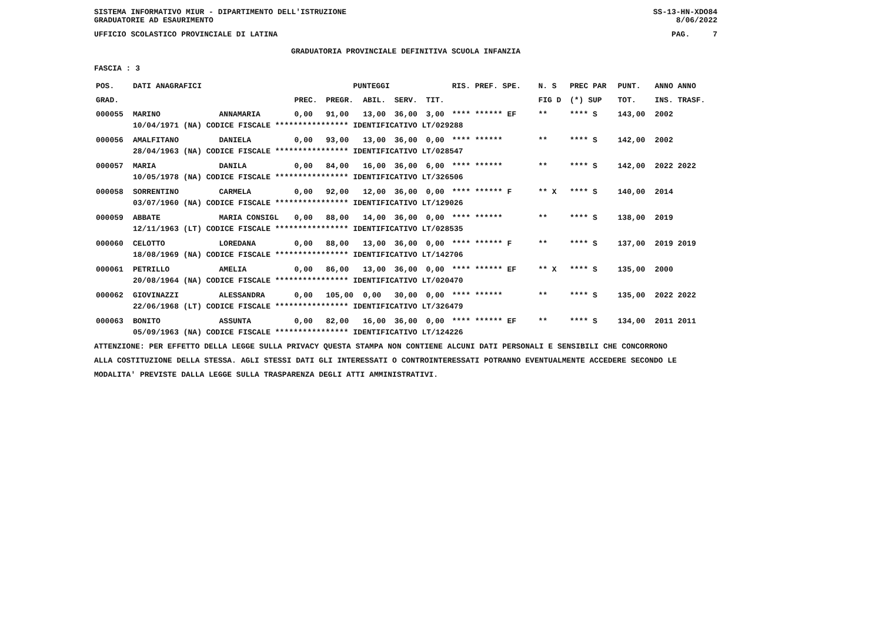SISTEMA INFORMATIVO MIUR - DIPARTIMENTO DELL'ISTRUZIONE
GRADUATORIE AD ESAURIMENTO SS-13-HN-XDO84
8/06/2022
UFFICIO SCOLASTICO PROVINCIALE DI LATINA PAG. 7
GRADUATORIA PROVINCIALE DEFINITIVA SCUOLA INFANZIA
FASCIA : 3
| POS. | DATI ANAGRAFICI | | PUNTEGGI | | | | | RIS. PREF. SPE. | N. S | PREC PAR | PUNT. | ANNO ANNO |
| --- | --- | --- | --- | --- | --- | --- | --- | --- | --- | --- | --- | --- |
| GRAD. | | | PREC. | PREGR. | ABIL. | SERV. | TIT. | | FIG D | (*) SUP | TOT. | INS. TRASF. |
| 000055 | MARINO | ANNAMARIA | 0,00 | 91,00 | 13,00 | 36,00 | 3,00 | **** ****** EF | ** | **** S | 143,00 | 2002 |
| | 10/04/1971 (NA) CODICE FISCALE **************** IDENTIFICATIVO LT/029288 | | | | | | | | | | | |
| 000056 | AMALFITANO | DANIELA | 0,00 | 93,00 | 13,00 | 36,00 | 0,00 | **** ****** | ** | **** S | 142,00 | 2002 |
| | 28/04/1963 (NA) CODICE FISCALE **************** IDENTIFICATIVO LT/028547 | | | | | | | | | | | |
| 000057 | MARIA | DANILA | 0,00 | 84,00 | 16,00 | 36,00 | 6,00 | **** ****** | ** | **** S | 142,00 | 2022 2022 |
| | 10/05/1978 (NA) CODICE FISCALE **************** IDENTIFICATIVO LT/326506 | | | | | | | | | | | |
| 000058 | SORRENTINO | CARMELA | 0,00 | 92,00 | 12,00 | 36,00 | 0,00 | **** ****** F | ** X | **** S | 140,00 | 2014 |
| | 03/07/1960 (NA) CODICE FISCALE **************** IDENTIFICATIVO LT/129026 | | | | | | | | | | | |
| 000059 | ABBATE | MARIA CONSIGL | 0,00 | 88,00 | 14,00 | 36,00 | 0,00 | **** ****** | ** | **** S | 138,00 | 2019 |
| | 12/11/1963 (LT) CODICE FISCALE **************** IDENTIFICATIVO LT/028535 | | | | | | | | | | | |
| 000060 | CELOTTO | LOREDANA | 0,00 | 88,00 | 13,00 | 36,00 | 0,00 | **** ****** F | ** | **** S | 137,00 | 2019 2019 |
| | 18/08/1969 (NA) CODICE FISCALE **************** IDENTIFICATIVO LT/142706 | | | | | | | | | | | |
| 000061 | PETRILLO | AMELIA | 0,00 | 86,00 | 13,00 | 36,00 | 0,00 | **** ****** EF | ** X | **** S | 135,00 | 2000 |
| | 20/08/1964 (NA) CODICE FISCALE **************** IDENTIFICATIVO LT/020470 | | | | | | | | | | | |
| 000062 | GIOVINAZZI | ALESSANDRA | 0,00 | 105,00 | 0,00 | 30,00 | 0,00 | **** ****** | ** | **** S | 135,00 | 2022 2022 |
| | 22/06/1968 (LT) CODICE FISCALE **************** IDENTIFICATIVO LT/326479 | | | | | | | | | | | |
| 000063 | BONITO | ASSUNTA | 0,00 | 82,00 | 16,00 | 36,00 | 0,00 | **** ****** EF | ** | **** S | 134,00 | 2011 2011 |
| | 05/09/1963 (NA) CODICE FISCALE **************** IDENTIFICATIVO LT/124226 | | | | | | | | | | | |
ATTENZIONE: PER EFFETTO DELLA LEGGE SULLA PRIVACY QUESTA STAMPA NON CONTIENE ALCUNI DATI PERSONALI E SENSIBILI CHE CONCORRONO
ALLA COSTITUZIONE DELLA STESSA. AGLI STESSI DATI GLI INTERESSATI O CONTROINTERESSATI POTRANNO EVENTUALMENTE ACCEDERE SECONDO LE
MODALITA' PREVISTE DALLA LEGGE SULLA TRASPARENZA DEGLI ATTI AMMINISTRATIVI.